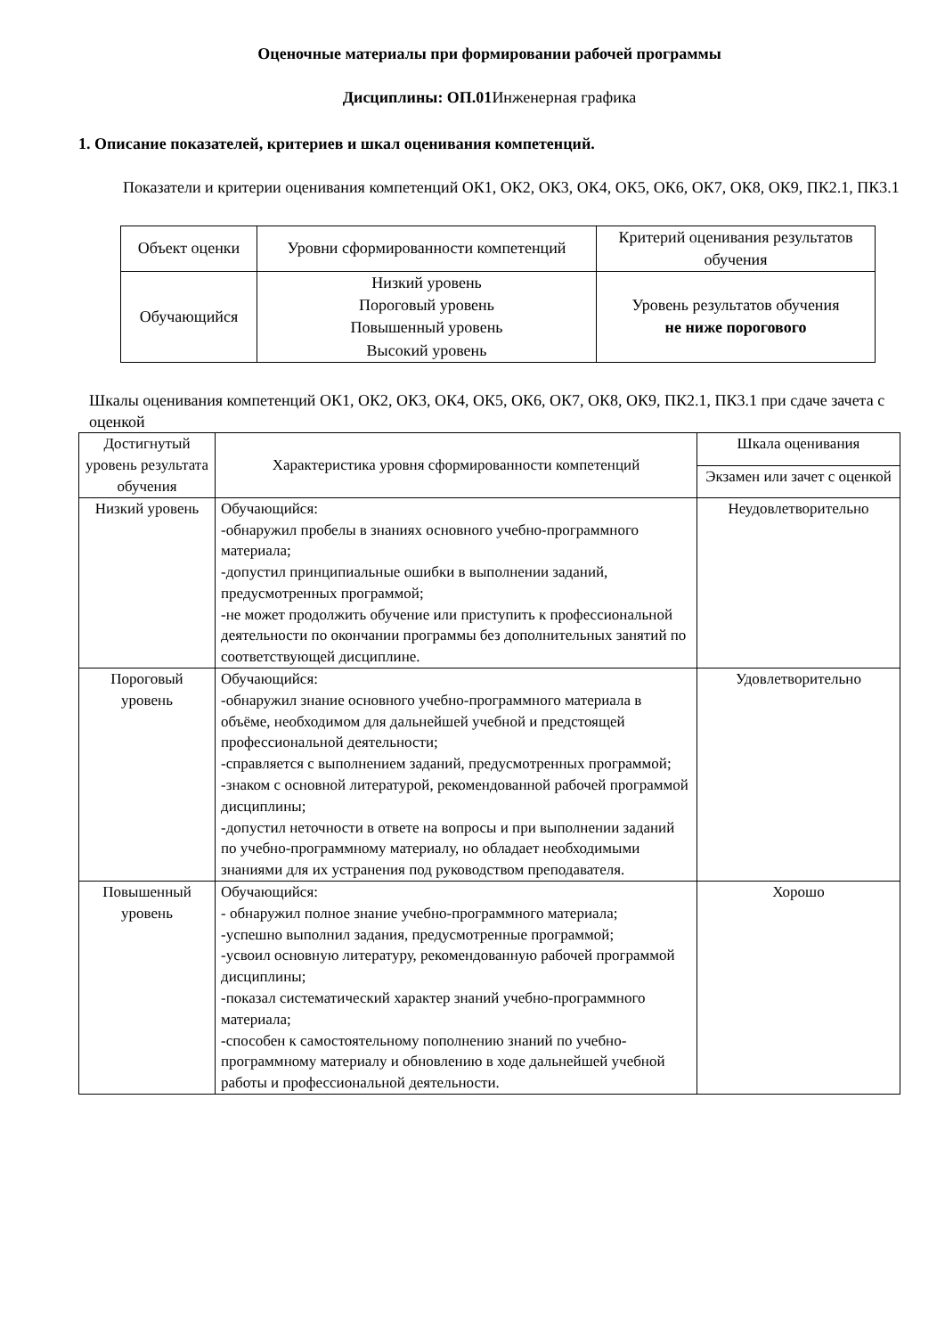Оценочные материалы при формировании рабочей программы
Дисциплины: ОП.01 Инженерная графика
1. Описание показателей, критериев и шкал оценивания компетенций.
Показатели и критерии оценивания компетенций ОК1, ОК2, ОК3, ОК4, ОК5, ОК6, ОК7, ОК8, ОК9, ПК2.1, ПК3.1
| Объект оценки | Уровни сформированности компетенций | Критерий оценивания результатов обучения |
| --- | --- | --- |
| Обучающийся | Низкий уровень Пороговый уровень Повышенный уровень Высокий уровень | Уровень результатов обучения не ниже порогового |
Шкалы оценивания компетенций ОК1, ОК2, ОК3, ОК4, ОК5, ОК6, ОК7, ОК8, ОК9, ПК2.1, ПК3.1 при сдаче зачета с оценкой
| Достигнутый уровень результата обучения | Характеристика уровня сформированности компетенций | Шкала оценивания |
| --- | --- | --- |
| | | Экзамен или зачет с оценкой |
| Низкий уровень | Обучающийся: -обнаружил пробелы в знаниях основного учебно-программного материала; -допустил принципиальные ошибки в выполнении заданий, предусмотренных программой; -не может продолжить обучение или приступить к профессиональной деятельности по окончании программы без дополнительных занятий по соответствующей дисциплине. | Неудовлетворительно |
| Пороговый уровень | Обучающийся: -обнаружил знание основного учебно-программного материала в объёме, необходимом для дальнейшей учебной и предстоящей профессиональной деятельности; -справляется с выполнением заданий, предусмотренных программой; -знаком с основной литературой, рекомендованной рабочей программой дисциплины; -допустил неточности в ответе на вопросы и при выполнении заданий по учебно-программному материалу, но обладает необходимыми знаниями для их устранения под руководством преподавателя. | Удовлетворительно |
| Повышенный уровень | Обучающийся: - обнаружил полное знание учебно-программного материала; -успешно выполнил задания, предусмотренные программой; -усвоил основную литературу, рекомендованную рабочей программой дисциплины; -показал систематический характер знаний учебно-программного материала; -способен к самостоятельному пополнению знаний по учебно-программному материалу и обновлению в ходе дальнейшей учебной работы и профессиональной деятельности. | Хорошо |